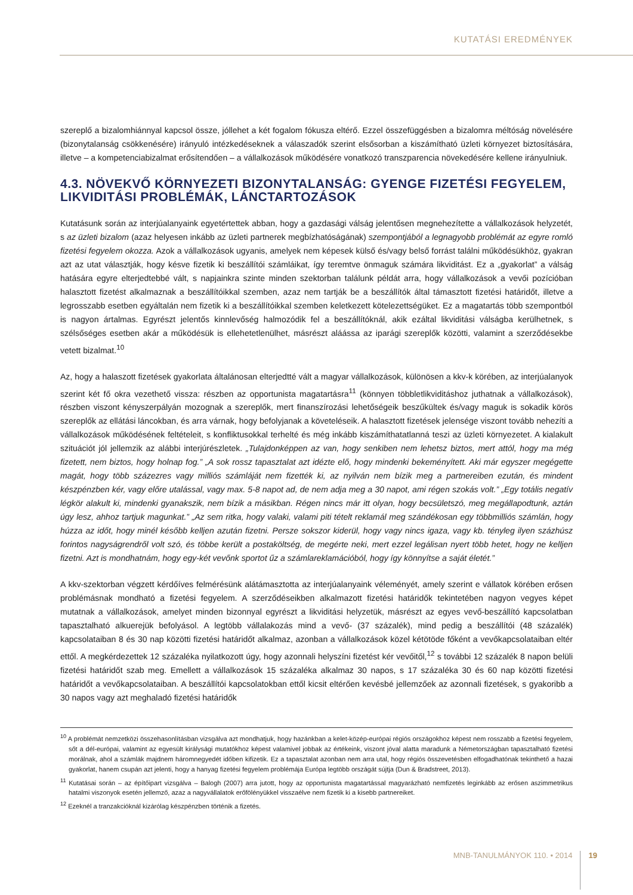KUTATÁSI EREDMÉNYEK
szereplő a bizalomhiánnyal kapcsol össze, jóllehet a két fogalom fókusza eltérő. Ezzel összefüggésben a bizalomra méltóság növelésére (bizonytalanság csökkenésére) irányuló intézkedéseknek a válaszadók szerint elsősorban a kiszámítható üzleti környezet biztosítására, illetve – a kompetenciabizalmat erősítendően – a vállalkozások működésére vonatkozó transzparencia növekedésére kellene irányulniuk.
4.3. NÖVEKVŐ KÖRNYEZETI BIZONYTALANSÁG: GYENGE FIZETÉSI FEGYELEM, LIKVIDITÁSI PROBLÉMÁK, LÁNCTARTOZÁSOK
Kutatásunk során az interjúalanyaink egyetértettek abban, hogy a gazdasági válság jelentősen megnehezítette a vállalkozások helyzetét, s az üzleti bizalom (azaz helyesen inkább az üzleti partnerek megbízhatóságának) szempontjából a legnagyobb problémát az egyre romló fizetési fegyelem okozza. Azok a vállalkozások ugyanis, amelyek nem képesek külső és/vagy belső forrást találni működésükhöz, gyakran azt az utat választják, hogy késve fizetik ki beszállítói számláikat, így teremtve önmaguk számára likviditást. Ez a „gyakorlat” a válság hatására egyre elterjedtebbé vált, s napjainkra szinte minden szektorban találunk példát arra, hogy vállalkozások a vevői pozícióban halasztott fizetést alkalmaznak a beszállítóikkal szemben, azaz nem tartják be a beszállítók által támasztott fizetési határidőt, illetve a legrosszabb esetben egyáltalán nem fizetik ki a beszállítóikkal szemben keletkezett kötelezettségüket. Ez a magatartás több szempontból is nagyon ártalmas. Egyrészt jelentős kinnlevőség halmozódik fel a beszállítóknál, akik ezáltal likviditási válságba kerülhetnek, s szélsőséges esetben akár a működésük is ellehetetlenülhet, másrészt aláássa az iparági szereplők közötti, valamint a szerződésekbe vetett bizalmat.<sup>10</sup>
Az, hogy a halaszott fizetések gyakorlata általánosan elterjedtté vált a magyar vállalkozások, különösen a kkv-k körében, az interjúalanyok szerint két fő okra vezethető vissza: részben az opportunista magatartásra<sup>11</sup> (könnyen többletlikviditáshoz juthatnak a vállalkozások), részben viszont kényszerpályán mozognak a szereplők, mert finanszírozási lehetőségeik beszűkültek és/vagy maguk is sokadik körös szereplők az ellátási láncokban, és arra várnak, hogy befolyjanak a követeléseik. A halasztott fizetések jelensége viszont tovább nehezíti a vállalkozások működésének feltételeit, s konfliktusokkal terhelté és még inkább kiszámíthatatlanná teszi az üzleti környezetet. A kialakult szituációt jól jellemzik az alábbi interjúrészletek. „Tulajdonképpen az van, hogy senkiben nem lehetsz biztos, mert attól, hogy ma még fizetett, nem biztos, hogy holnap fog.” „A sok rossz tapasztalat azt idézte elő, hogy mindenki bekeményített. Aki már egyszer megégette magát, hogy több százezres vagy milliós számláját nem fizették ki, az nyilván nem bízik meg a partnereiben ezután, és mindent készpénzben kér, vagy előre utalással, vagy max. 5-8 napot ad, de nem adja meg a 30 napot, ami régen szokás volt.” „Egy totális negatív légkör alakult ki, mindenki gyanakszik, nem bízik a másikban. Régen nincs már itt olyan, hogy becsületszó, meg megállapodtunk, aztán úgy lesz, ahhoz tartjuk magunkat.” „Az sem ritka, hogy valaki, valami piti tételt reklamál meg szándékosan egy többmilliós számlán, hogy húzza az időt, hogy minél később kelljen azután fizetni. Persze sokszor kiderül, hogy vagy nincs igaza, vagy kb. tényleg ilyen százhúsz forintos nagyságrendről volt szó, és többe került a postaköltség, de megérte neki, mert ezzel legálisan nyert több hetet, hogy ne kelljen fizetni. Azt is mondhatnám, hogy egy-két vevőnk sportot űz a számlareklamációból, hogy így könnyítse a saját életét.”
A kkv-szektorban végzett kérdőíves felmérésünk alátámasztotta az interjúalanyaink véleményét, amely szerint e vállatok körében erősen problémásnak mondható a fizetési fegyelem. A szerződéseikben alkalmazott fizetési határidők tekintetében nagyon vegyes képet mutatnak a vállalkozások, amelyet minden bizonnyal egyrészt a likviditási helyzetük, másrészt az egyes vevő-beszállító kapcsolatban tapasztalható alkuerejük befolyásol. A legtöbb vállalakozás mind a vevő- (37 százalék), mind pedig a beszállítói (48 százalék) kapcsolataiban 8 és 30 nap közötti fizetési határidőt alkalmaz, azonban a vállalkozások közel kétötöde főként a vevőkapcsolataiban eltér ettől. A megkérdezettek 12 százaléka nyilatkozott úgy, hogy azonnali helyszíni fizetést kér vevőitől,<sup>12</sup> s további 12 százalék 8 napon belüli fizetési határidőt szab meg. Emellett a vállalkozások 15 százaléka alkalmaz 30 napos, s 17 százaléka 30 és 60 nap közötti fizetési határidőt a vevőkapcsolataiban. A beszállítói kapcsolatokban ettől kicsit eltérően kevésbé jellemzőek az azonnali fizetések, s gyakoribb a 30 napos vagy azt meghaladó fizetési határidők
<sup>10</sup> A problémát nemzetközi összehasonlításban vizsgálva azt mondhatjuk, hogy hazánkban a kelet-közép-európai régiós országokhoz képest nem rosszabb a fizetési fegyelem, sőt a dél-európai, valamint az egyesült királysági mutatókhoz képest valamivel jobbak az értékeink, viszont jóval alatta maradunk a Németországban tapasztalható fizetési morálnak, ahol a számlák majdnem háromnegyedét időben kifizetik. Ez a tapasztalat azonban nem arra utal, hogy régiós összevetésben elfogadhatónak tekinthető a hazai gyakorlat, hanem csupán azt jelenti, hogy a hanyag fizetési fegyelem problémája Európa legtöbb országát sújtja (Dun & Bradstreet, 2013).
<sup>11</sup> Kutatásai során – az építőipart vizsgálva – Balogh (2007) arra jutott, hogy az opportunista magatartással magyarázható nemfizetés leginkább az erősen aszimmetrikus hatalmi viszonyok esetén jellemző, azaz a nagyvállalatok erőfölényükkel visszaélve nem fizetik ki a kisebb partnereiket.
<sup>12</sup> Ezeknél a tranzakcióknál kizárólag készpénzben történik a fizetés.
MNB-TANULMÁNYOK 110. • 2014 19